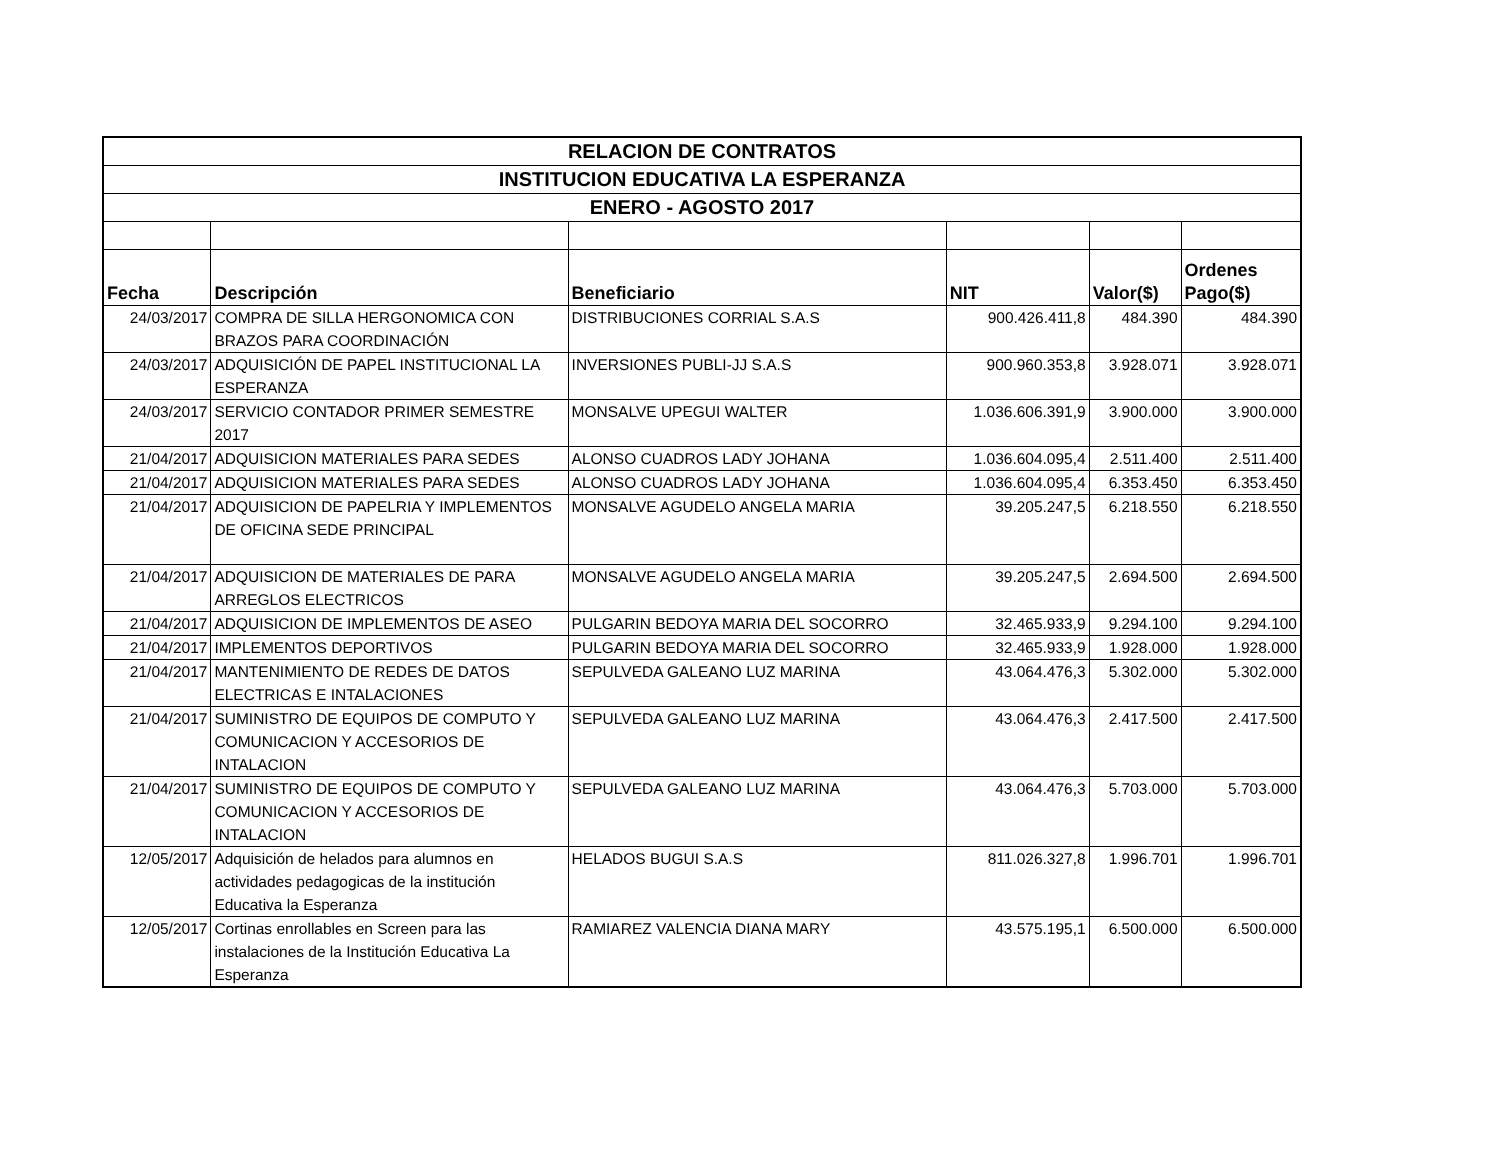| RELACION DE CONTRATOS | | | | | |
| INSTITUCION EDUCATIVA LA ESPERANZA | | | | | |
| ENERO - AGOSTO 2017 | | | | | |
| Fecha | Descripción | Beneficiario | NIT | Valor($) | Ordenes Pago($) |
| 24/03/2017 | COMPRA DE SILLA HERGONOMICA CON BRAZOS PARA COORDINACIÓN | DISTRIBUCIONES CORRIAL S.A.S | 900.426.411,8 | 484.390 | 484.390 |
| 24/03/2017 | ADQUISICIÓN DE PAPEL INSTITUCIONAL LA ESPERANZA | INVERSIONES PUBLI-JJ S.A.S | 900.960.353,8 | 3.928.071 | 3.928.071 |
| 24/03/2017 | SERVICIO CONTADOR PRIMER SEMESTRE 2017 | MONSALVE UPEGUI WALTER | 1.036.606.391,9 | 3.900.000 | 3.900.000 |
| 21/04/2017 | ADQUISICION MATERIALES PARA SEDES | ALONSO CUADROS LADY JOHANA | 1.036.604.095,4 | 2.511.400 | 2.511.400 |
| 21/04/2017 | ADQUISICION MATERIALES PARA SEDES | ALONSO CUADROS LADY JOHANA | 1.036.604.095,4 | 6.353.450 | 6.353.450 |
| 21/04/2017 | ADQUISICION DE PAPELRIA Y IMPLEMENTOS DE OFICINA SEDE PRINCIPAL | MONSALVE AGUDELO ANGELA MARIA | 39.205.247,5 | 6.218.550 | 6.218.550 |
| 21/04/2017 | ADQUISICION DE MATERIALES DE PARA ARREGLOS ELECTRICOS | MONSALVE AGUDELO ANGELA MARIA | 39.205.247,5 | 2.694.500 | 2.694.500 |
| 21/04/2017 | ADQUISICION DE IMPLEMENTOS DE ASEO | PULGARIN BEDOYA MARIA DEL SOCORRO | 32.465.933,9 | 9.294.100 | 9.294.100 |
| 21/04/2017 | IMPLEMENTOS DEPORTIVOS | PULGARIN BEDOYA MARIA DEL SOCORRO | 32.465.933,9 | 1.928.000 | 1.928.000 |
| 21/04/2017 | MANTENIMIENTO DE REDES DE DATOS ELECTRICAS E INTALACIONES | SEPULVEDA GALEANO LUZ MARINA | 43.064.476,3 | 5.302.000 | 5.302.000 |
| 21/04/2017 | SUMINISTRO DE EQUIPOS DE COMPUTO Y COMUNICACION Y ACCESORIOS DE INTALACION | SEPULVEDA GALEANO LUZ MARINA | 43.064.476,3 | 2.417.500 | 2.417.500 |
| 21/04/2017 | SUMINISTRO DE EQUIPOS DE COMPUTO Y COMUNICACION Y ACCESORIOS DE INTALACION | SEPULVEDA GALEANO LUZ MARINA | 43.064.476,3 | 5.703.000 | 5.703.000 |
| 12/05/2017 | Adquisición de helados para alumnos en actividades pedagogicas de la institución Educativa la Esperanza | HELADOS BUGUI S.A.S | 811.026.327,8 | 1.996.701 | 1.996.701 |
| 12/05/2017 | Cortinas enrollables en Screen para las instalaciones de la Institución Educativa La Esperanza | RAMIAREZ VALENCIA DIANA MARY | 43.575.195,1 | 6.500.000 | 6.500.000 |